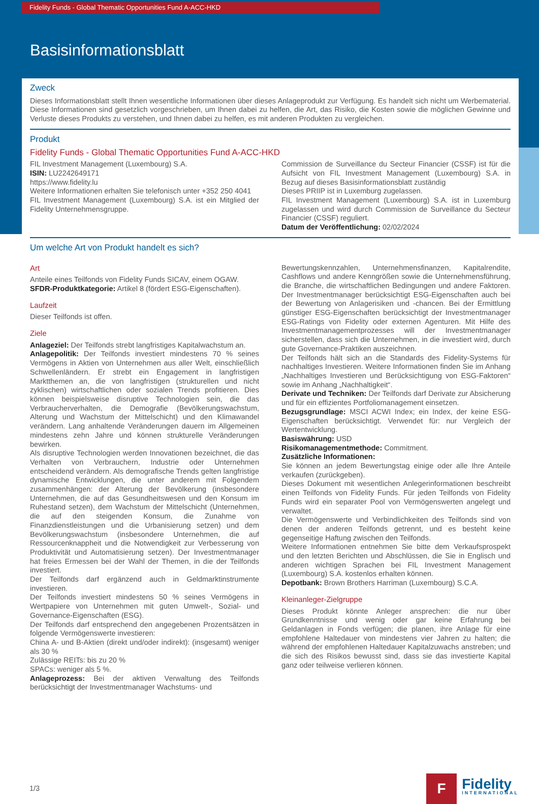Fidelity Funds - Global Thematic Opportunities Fund A-ACC-HKD
Basisinformationsblatt
Zweck
Dieses Informationsblatt stellt Ihnen wesentliche Informationen über dieses Anlageprodukt zur Verfügung. Es handelt sich nicht um Werbematerial. Diese Informationen sind gesetzlich vorgeschrieben, um Ihnen dabei zu helfen, die Art, das Risiko, die Kosten sowie die möglichen Gewinne und Verluste dieses Produkts zu verstehen, und Ihnen dabei zu helfen, es mit anderen Produkten zu vergleichen.
Produkt
Fidelity Funds - Global Thematic Opportunities Fund A-ACC-HKD
FIL Investment Management (Luxembourg) S.A.
ISIN: LU2242649171
https://www.fidelity.lu
Weitere Informationen erhalten Sie telefonisch unter +352 250 4041
FIL Investment Management (Luxembourg) S.A. ist ein Mitglied der Fidelity Unternehmensgruppe.
Commission de Surveillance du Secteur Financier (CSSF) ist für die Aufsicht von FIL Investment Management (Luxembourg) S.A. in Bezug auf dieses Basisinformationsblatt zuständig
Dieses PRIIP ist in Luxemburg zugelassen.
FIL Investment Management (Luxembourg) S.A. ist in Luxemburg zugelassen und wird durch Commission de Surveillance du Secteur Financier (CSSF) reguliert.
Datum der Veröffentlichung: 02/02/2024
Um welche Art von Produkt handelt es sich?
Art
Anteile eines Teilfonds von Fidelity Funds SICAV, einem OGAW.
SFDR-Produktkategorie: Artikel 8 (fördert ESG-Eigenschaften).
Laufzeit
Dieser Teilfonds ist offen.
Ziele
Anlageziel: Der Teilfonds strebt langfristiges Kapitalwachstum an.
Anlagepolitik: Der Teilfonds investiert mindestens 70 % seines Vermögens in Aktien von Unternehmen aus aller Welt, einschließlich Schwellenländern. Er strebt ein Engagement in langfristigen Marktthemen an, die von langfristigen (strukturellen und nicht zyklischen) wirtschaftlichen oder sozialen Trends profitieren. Dies können beispielsweise disruptive Technologien sein, die das Verbraucherverhalten, die Demografie (Bevölkerungswachstum, Alterung und Wachstum der Mittelschicht) und den Klimawandel verändern. Lang anhaltende Veränderungen dauern im Allgemeinen mindestens zehn Jahre und können strukturelle Veränderungen bewirken.
Als disruptive Technologien werden Innovationen bezeichnet, die das Verhalten von Verbrauchern, Industrie oder Unternehmen entscheidend verändern. Als demografische Trends gelten langfristige dynamische Entwicklungen, die unter anderem mit Folgendem zusammenhängen: der Alterung der Bevölkerung (insbesondere Unternehmen, die auf das Gesundheitswesen und den Konsum im Ruhestand setzen), dem Wachstum der Mittelschicht (Unternehmen, die auf den steigenden Konsum, die Zunahme von Finanzdienstleistungen und die Urbanisierung setzen) und dem Bevölkerungswachstum (insbesondere Unternehmen, die auf Ressourcenknappheit und die Notwendigkeit zur Verbesserung von Produktivität und Automatisierung setzen). Der Investmentmanager hat freies Ermessen bei der Wahl der Themen, in die der Teilfonds investiert.
Der Teilfonds darf ergänzend auch in Geldmarktinstrumente investieren.
Der Teilfonds investiert mindestens 50 % seines Vermögens in Wertpapiere von Unternehmen mit guten Umwelt-, Sozial- und Governance-Eigenschaften (ESG).
Der Teilfonds darf entsprechend den angegebenen Prozentsätzen in folgende Vermögenswerte investieren:
China A- und B-Aktien (direkt und/oder indirekt): (insgesamt) weniger als 30 %
Zulässige REITs: bis zu 20 %
SPACs: weniger als 5 %.
Anlageprozess: Bei der aktiven Verwaltung des Teilfonds berücksichtigt der Investmentmanager Wachstums- und
Bewertungskennzahlen, Unternehmensfinanzen, Kapitalrendite, Cashflows und andere Kenngrößen sowie die Unternehmensführung, die Branche, die wirtschaftlichen Bedingungen und andere Faktoren. Der Investmentmanager berücksichtigt ESG-Eigenschaften auch bei der Bewertung von Anlagerisiken und -chancen. Bei der Ermittlung günstiger ESG-Eigenschaften berücksichtigt der Investmentmanager ESG-Ratings von Fidelity oder externen Agenturen. Mit Hilfe des Investmentmanagementprozesses will der Investmentmanager sicherstellen, dass sich die Unternehmen, in die investiert wird, durch gute Governance-Praktiken auszeichnen.
Der Teilfonds hält sich an die Standards des Fidelity-Systems für nachhaltiges Investieren. Weitere Informationen finden Sie im Anhang „Nachhaltiges Investieren und Berücksichtigung von ESG-Faktoren“ sowie im Anhang „Nachhaltigkeit“.
Derivate und Techniken: Der Teilfonds darf Derivate zur Absicherung und für ein effizientes Portfoliomanagement einsetzen.
Bezugsgrundlage: MSCI ACWI Index; ein Index, der keine ESG-Eigenschaften berücksichtigt. Verwendet für: nur Vergleich der Wertentwicklung.
Basiswährung: USD
Risikomanagementmethode: Commitment.
Zusätzliche Informationen:
Sie können an jedem Bewertungstag einige oder alle Ihre Anteile verkaufen (zurückgeben).
Dieses Dokument mit wesentlichen Anlegerinformationen beschreibt einen Teilfonds von Fidelity Funds. Für jeden Teilfonds von Fidelity Funds wird ein separater Pool von Vermögenswerten angelegt und verwaltet.
Die Vermögenswerte und Verbindlichkeiten des Teilfonds sind von denen der anderen Teilfonds getrennt, und es besteht keine gegenseitige Haftung zwischen den Teilfonds.
Weitere Informationen entnehmen Sie bitte dem Verkaufsprospekt und den letzten Berichten und Abschlüssen, die Sie in Englisch und anderen wichtigen Sprachen bei FIL Investment Management (Luxembourg) S.A. kostenlos erhalten können.
Depotbank: Brown Brothers Harriman (Luxembourg) S.C.A.
Kleinanleger-Zielgruppe
Dieses Produkt könnte Anleger ansprechen: die nur über Grundkenntnisse und wenig oder gar keine Erfahrung bei Geldanlagen in Fonds verfügen; die planen, ihre Anlage für eine empfohlene Haltedauer von mindestens vier Jahren zu halten; die während der empfohlenen Haltedauer Kapitalzuwachs anstreben; und die sich des Risikos bewusst sind, dass sie das investierte Kapital ganz oder teilweise verlieren können.
1/3
F
Fidelity
INTERNATIONAL